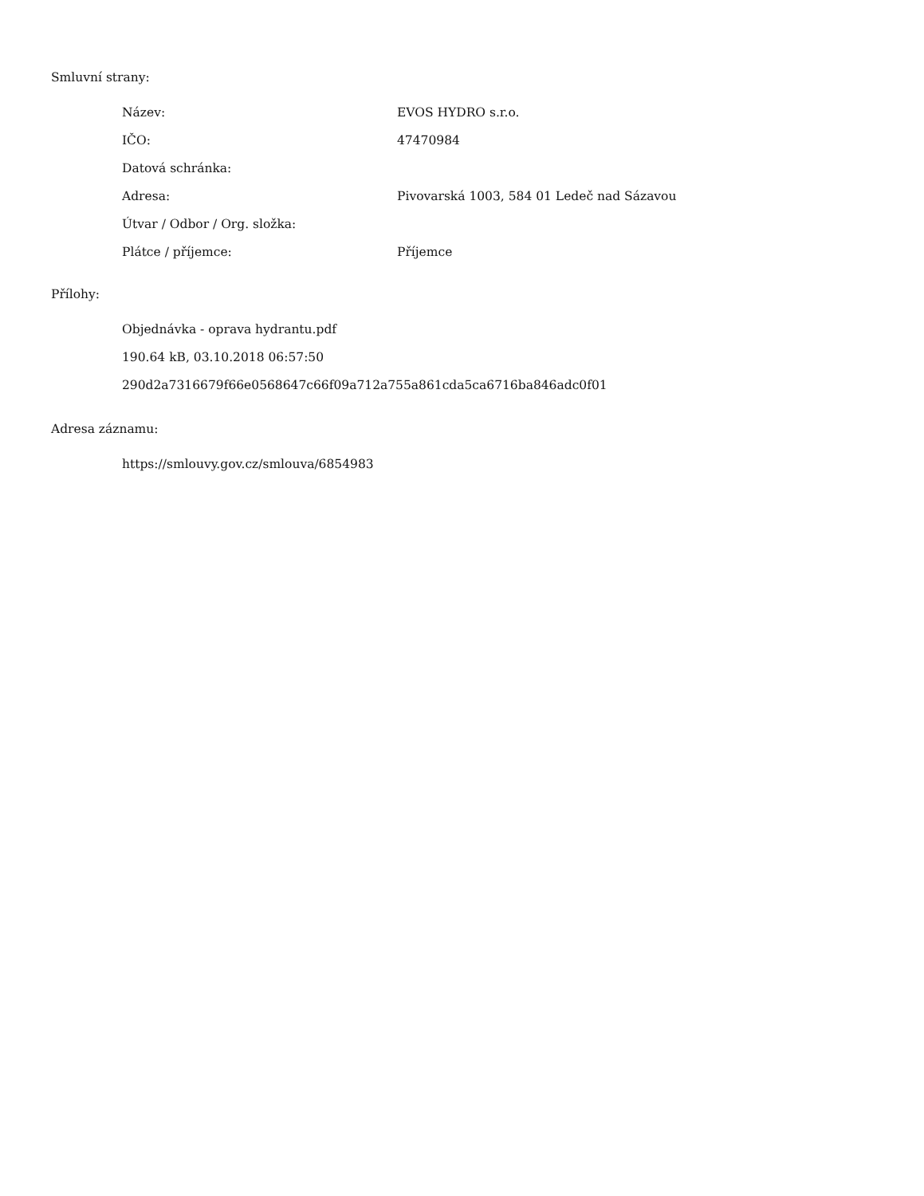Smluvní strany:
| Název: | EVOS HYDRO s.r.o. |
| IČO: | 47470984 |
| Datová schránka: | |
| Adresa: | Pivovarská 1003, 584 01 Ledeč nad Sázavou |
| Útvar / Odbor / Org. složka: | |
| Plátce / příjemce: | Příjemce |
Přílohy:
Objednávka - oprava hydrantu.pdf
190.64 kB, 03.10.2018 06:57:50
290d2a7316679f66e0568647c66f09a712a755a861cda5ca6716ba846adc0f01
Adresa záznamu:
https://smlouvy.gov.cz/smlouva/6854983